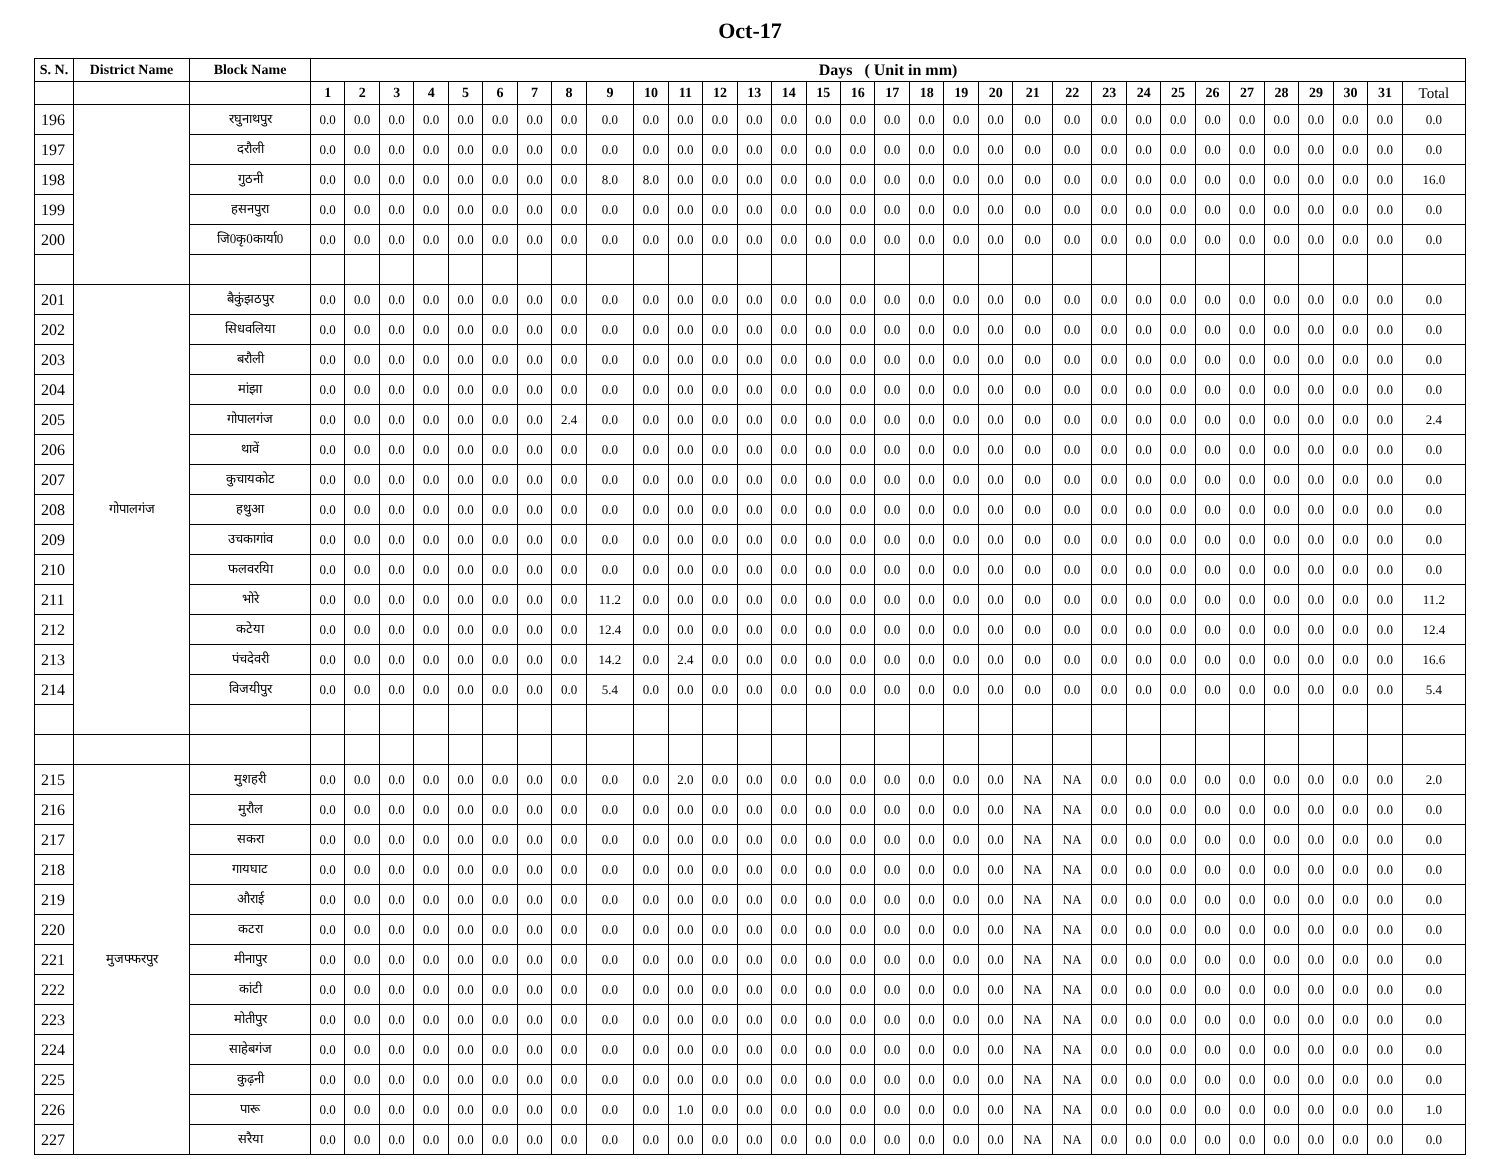Oct-17
| S. N. | District Name | Block Name | Days ( Unit in mm) | | | | | | | | | | | | | | | | | | | | | | | | | | | | | | | |
| --- | --- | --- | --- | --- | --- | --- | --- | --- | --- | --- | --- | --- | --- | --- | --- | --- | --- | --- | --- | --- | --- | --- | --- | --- | --- | --- | --- | --- | --- | --- | --- | --- | --- | --- |
| | | | 1 | 2 | 3 | 4 | 5 | 6 | 7 | 8 | 9 | 10 | 11 | 12 | 13 | 14 | 15 | 16 | 17 | 18 | 19 | 20 | 21 | 22 | 23 | 24 | 25 | 26 | 27 | 28 | 29 | 30 | 31 | Total |
| 196 | | रघुनाथपुर | 0.0 | 0.0 | 0.0 | 0.0 | 0.0 | 0.0 | 0.0 | 0.0 | 0.0 | 0.0 | 0.0 | 0.0 | 0.0 | 0.0 | 0.0 | 0.0 | 0.0 | 0.0 | 0.0 | 0.0 | 0.0 | 0.0 | 0.0 | 0.0 | 0.0 | 0.0 | 0.0 | 0.0 | 0.0 | 0.0 | 0.0 | 0.0 |
| 197 | | दरौली | 0.0 | 0.0 | 0.0 | 0.0 | 0.0 | 0.0 | 0.0 | 0.0 | 0.0 | 0.0 | 0.0 | 0.0 | 0.0 | 0.0 | 0.0 | 0.0 | 0.0 | 0.0 | 0.0 | 0.0 | 0.0 | 0.0 | 0.0 | 0.0 | 0.0 | 0.0 | 0.0 | 0.0 | 0.0 | 0.0 | 0.0 | 0.0 |
| 198 | | गुठनी | 0.0 | 0.0 | 0.0 | 0.0 | 0.0 | 0.0 | 0.0 | 0.0 | 8.0 | 8.0 | 0.0 | 0.0 | 0.0 | 0.0 | 0.0 | 0.0 | 0.0 | 0.0 | 0.0 | 0.0 | 0.0 | 0.0 | 0.0 | 0.0 | 0.0 | 0.0 | 0.0 | 0.0 | 0.0 | 0.0 | 0.0 | 16.0 |
| 199 | | हसनपुरा | 0.0 | 0.0 | 0.0 | 0.0 | 0.0 | 0.0 | 0.0 | 0.0 | 0.0 | 0.0 | 0.0 | 0.0 | 0.0 | 0.0 | 0.0 | 0.0 | 0.0 | 0.0 | 0.0 | 0.0 | 0.0 | 0.0 | 0.0 | 0.0 | 0.0 | 0.0 | 0.0 | 0.0 | 0.0 | 0.0 | 0.0 | 0.0 |
| 200 | | जि0कृ0कार्या0 | 0.0 | 0.0 | 0.0 | 0.0 | 0.0 | 0.0 | 0.0 | 0.0 | 0.0 | 0.0 | 0.0 | 0.0 | 0.0 | 0.0 | 0.0 | 0.0 | 0.0 | 0.0 | 0.0 | 0.0 | 0.0 | 0.0 | 0.0 | 0.0 | 0.0 | 0.0 | 0.0 | 0.0 | 0.0 | 0.0 | 0.0 | 0.0 |
| 201 | गोपालगंज | बैकुंझठपुर | 0.0 | 0.0 | 0.0 | 0.0 | 0.0 | 0.0 | 0.0 | 0.0 | 0.0 | 0.0 | 0.0 | 0.0 | 0.0 | 0.0 | 0.0 | 0.0 | 0.0 | 0.0 | 0.0 | 0.0 | 0.0 | 0.0 | 0.0 | 0.0 | 0.0 | 0.0 | 0.0 | 0.0 | 0.0 | 0.0 | 0.0 | 0.0 |
| 202 | | सिधवलिया | 0.0 | 0.0 | 0.0 | 0.0 | 0.0 | 0.0 | 0.0 | 0.0 | 0.0 | 0.0 | 0.0 | 0.0 | 0.0 | 0.0 | 0.0 | 0.0 | 0.0 | 0.0 | 0.0 | 0.0 | 0.0 | 0.0 | 0.0 | 0.0 | 0.0 | 0.0 | 0.0 | 0.0 | 0.0 | 0.0 | 0.0 | 0.0 |
| 203 | | बरौली | 0.0 | 0.0 | 0.0 | 0.0 | 0.0 | 0.0 | 0.0 | 0.0 | 0.0 | 0.0 | 0.0 | 0.0 | 0.0 | 0.0 | 0.0 | 0.0 | 0.0 | 0.0 | 0.0 | 0.0 | 0.0 | 0.0 | 0.0 | 0.0 | 0.0 | 0.0 | 0.0 | 0.0 | 0.0 | 0.0 | 0.0 | 0.0 |
| 204 | | मांझा | 0.0 | 0.0 | 0.0 | 0.0 | 0.0 | 0.0 | 0.0 | 0.0 | 0.0 | 0.0 | 0.0 | 0.0 | 0.0 | 0.0 | 0.0 | 0.0 | 0.0 | 0.0 | 0.0 | 0.0 | 0.0 | 0.0 | 0.0 | 0.0 | 0.0 | 0.0 | 0.0 | 0.0 | 0.0 | 0.0 | 0.0 | 0.0 |
| 205 | | गोपालगंज | 0.0 | 0.0 | 0.0 | 0.0 | 0.0 | 0.0 | 0.0 | 2.4 | 0.0 | 0.0 | 0.0 | 0.0 | 0.0 | 0.0 | 0.0 | 0.0 | 0.0 | 0.0 | 0.0 | 0.0 | 0.0 | 0.0 | 0.0 | 0.0 | 0.0 | 0.0 | 0.0 | 0.0 | 0.0 | 0.0 | 0.0 | 2.4 |
| 206 | | थावें | 0.0 | 0.0 | 0.0 | 0.0 | 0.0 | 0.0 | 0.0 | 0.0 | 0.0 | 0.0 | 0.0 | 0.0 | 0.0 | 0.0 | 0.0 | 0.0 | 0.0 | 0.0 | 0.0 | 0.0 | 0.0 | 0.0 | 0.0 | 0.0 | 0.0 | 0.0 | 0.0 | 0.0 | 0.0 | 0.0 | 0.0 | 0.0 |
| 207 | | कुचायकोट | 0.0 | 0.0 | 0.0 | 0.0 | 0.0 | 0.0 | 0.0 | 0.0 | 0.0 | 0.0 | 0.0 | 0.0 | 0.0 | 0.0 | 0.0 | 0.0 | 0.0 | 0.0 | 0.0 | 0.0 | 0.0 | 0.0 | 0.0 | 0.0 | 0.0 | 0.0 | 0.0 | 0.0 | 0.0 | 0.0 | 0.0 | 0.0 |
| 208 | | हथुआ | 0.0 | 0.0 | 0.0 | 0.0 | 0.0 | 0.0 | 0.0 | 0.0 | 0.0 | 0.0 | 0.0 | 0.0 | 0.0 | 0.0 | 0.0 | 0.0 | 0.0 | 0.0 | 0.0 | 0.0 | 0.0 | 0.0 | 0.0 | 0.0 | 0.0 | 0.0 | 0.0 | 0.0 | 0.0 | 0.0 | 0.0 | 0.0 |
| 209 | | उचकागांव | 0.0 | 0.0 | 0.0 | 0.0 | 0.0 | 0.0 | 0.0 | 0.0 | 0.0 | 0.0 | 0.0 | 0.0 | 0.0 | 0.0 | 0.0 | 0.0 | 0.0 | 0.0 | 0.0 | 0.0 | 0.0 | 0.0 | 0.0 | 0.0 | 0.0 | 0.0 | 0.0 | 0.0 | 0.0 | 0.0 | 0.0 | 0.0 |
| 210 | | फलवरयिा | 0.0 | 0.0 | 0.0 | 0.0 | 0.0 | 0.0 | 0.0 | 0.0 | 0.0 | 0.0 | 0.0 | 0.0 | 0.0 | 0.0 | 0.0 | 0.0 | 0.0 | 0.0 | 0.0 | 0.0 | 0.0 | 0.0 | 0.0 | 0.0 | 0.0 | 0.0 | 0.0 | 0.0 | 0.0 | 0.0 | 0.0 | 0.0 |
| 211 | | भोरे | 0.0 | 0.0 | 0.0 | 0.0 | 0.0 | 0.0 | 0.0 | 0.0 | 11.2 | 0.0 | 0.0 | 0.0 | 0.0 | 0.0 | 0.0 | 0.0 | 0.0 | 0.0 | 0.0 | 0.0 | 0.0 | 0.0 | 0.0 | 0.0 | 0.0 | 0.0 | 0.0 | 0.0 | 0.0 | 0.0 | 0.0 | 11.2 |
| 212 | | कटेया | 0.0 | 0.0 | 0.0 | 0.0 | 0.0 | 0.0 | 0.0 | 0.0 | 12.4 | 0.0 | 0.0 | 0.0 | 0.0 | 0.0 | 0.0 | 0.0 | 0.0 | 0.0 | 0.0 | 0.0 | 0.0 | 0.0 | 0.0 | 0.0 | 0.0 | 0.0 | 0.0 | 0.0 | 0.0 | 0.0 | 0.0 | 12.4 |
| 213 | | पंचदेवरी | 0.0 | 0.0 | 0.0 | 0.0 | 0.0 | 0.0 | 0.0 | 0.0 | 14.2 | 0.0 | 2.4 | 0.0 | 0.0 | 0.0 | 0.0 | 0.0 | 0.0 | 0.0 | 0.0 | 0.0 | 0.0 | 0.0 | 0.0 | 0.0 | 0.0 | 0.0 | 0.0 | 0.0 | 0.0 | 0.0 | 0.0 | 16.6 |
| 214 | | विजयीपुर | 0.0 | 0.0 | 0.0 | 0.0 | 0.0 | 0.0 | 0.0 | 0.0 | 5.4 | 0.0 | 0.0 | 0.0 | 0.0 | 0.0 | 0.0 | 0.0 | 0.0 | 0.0 | 0.0 | 0.0 | 0.0 | 0.0 | 0.0 | 0.0 | 0.0 | 0.0 | 0.0 | 0.0 | 0.0 | 0.0 | 0.0 | 5.4 |
| 215 | मुजफ्फरपुर | मुशहरी | 0.0 | 0.0 | 0.0 | 0.0 | 0.0 | 0.0 | 0.0 | 0.0 | 0.0 | 0.0 | 2.0 | 0.0 | 0.0 | 0.0 | 0.0 | 0.0 | 0.0 | 0.0 | 0.0 | 0.0 | NA | NA | 0.0 | 0.0 | 0.0 | 0.0 | 0.0 | 0.0 | 0.0 | 0.0 | 0.0 | 2.0 |
| 216 | | मुरौल | 0.0 | 0.0 | 0.0 | 0.0 | 0.0 | 0.0 | 0.0 | 0.0 | 0.0 | 0.0 | 0.0 | 0.0 | 0.0 | 0.0 | 0.0 | 0.0 | 0.0 | 0.0 | 0.0 | 0.0 | NA | NA | 0.0 | 0.0 | 0.0 | 0.0 | 0.0 | 0.0 | 0.0 | 0.0 | 0.0 | 0.0 |
| 217 | | सकरा | 0.0 | 0.0 | 0.0 | 0.0 | 0.0 | 0.0 | 0.0 | 0.0 | 0.0 | 0.0 | 0.0 | 0.0 | 0.0 | 0.0 | 0.0 | 0.0 | 0.0 | 0.0 | 0.0 | 0.0 | NA | NA | 0.0 | 0.0 | 0.0 | 0.0 | 0.0 | 0.0 | 0.0 | 0.0 | 0.0 | 0.0 |
| 218 | | गायघाट | 0.0 | 0.0 | 0.0 | 0.0 | 0.0 | 0.0 | 0.0 | 0.0 | 0.0 | 0.0 | 0.0 | 0.0 | 0.0 | 0.0 | 0.0 | 0.0 | 0.0 | 0.0 | 0.0 | 0.0 | NA | NA | 0.0 | 0.0 | 0.0 | 0.0 | 0.0 | 0.0 | 0.0 | 0.0 | 0.0 | 0.0 |
| 219 | | औराई | 0.0 | 0.0 | 0.0 | 0.0 | 0.0 | 0.0 | 0.0 | 0.0 | 0.0 | 0.0 | 0.0 | 0.0 | 0.0 | 0.0 | 0.0 | 0.0 | 0.0 | 0.0 | 0.0 | 0.0 | NA | NA | 0.0 | 0.0 | 0.0 | 0.0 | 0.0 | 0.0 | 0.0 | 0.0 | 0.0 | 0.0 |
| 220 | | कटरा | 0.0 | 0.0 | 0.0 | 0.0 | 0.0 | 0.0 | 0.0 | 0.0 | 0.0 | 0.0 | 0.0 | 0.0 | 0.0 | 0.0 | 0.0 | 0.0 | 0.0 | 0.0 | 0.0 | 0.0 | NA | NA | 0.0 | 0.0 | 0.0 | 0.0 | 0.0 | 0.0 | 0.0 | 0.0 | 0.0 | 0.0 |
| 221 | | मीनापुर | 0.0 | 0.0 | 0.0 | 0.0 | 0.0 | 0.0 | 0.0 | 0.0 | 0.0 | 0.0 | 0.0 | 0.0 | 0.0 | 0.0 | 0.0 | 0.0 | 0.0 | 0.0 | 0.0 | 0.0 | NA | NA | 0.0 | 0.0 | 0.0 | 0.0 | 0.0 | 0.0 | 0.0 | 0.0 | 0.0 | 0.0 |
| 222 | | कांटी | 0.0 | 0.0 | 0.0 | 0.0 | 0.0 | 0.0 | 0.0 | 0.0 | 0.0 | 0.0 | 0.0 | 0.0 | 0.0 | 0.0 | 0.0 | 0.0 | 0.0 | 0.0 | 0.0 | 0.0 | NA | NA | 0.0 | 0.0 | 0.0 | 0.0 | 0.0 | 0.0 | 0.0 | 0.0 | 0.0 | 0.0 |
| 223 | | मोतीपुर | 0.0 | 0.0 | 0.0 | 0.0 | 0.0 | 0.0 | 0.0 | 0.0 | 0.0 | 0.0 | 0.0 | 0.0 | 0.0 | 0.0 | 0.0 | 0.0 | 0.0 | 0.0 | 0.0 | 0.0 | NA | NA | 0.0 | 0.0 | 0.0 | 0.0 | 0.0 | 0.0 | 0.0 | 0.0 | 0.0 | 0.0 |
| 224 | | साहेबगंज | 0.0 | 0.0 | 0.0 | 0.0 | 0.0 | 0.0 | 0.0 | 0.0 | 0.0 | 0.0 | 0.0 | 0.0 | 0.0 | 0.0 | 0.0 | 0.0 | 0.0 | 0.0 | 0.0 | 0.0 | NA | NA | 0.0 | 0.0 | 0.0 | 0.0 | 0.0 | 0.0 | 0.0 | 0.0 | 0.0 | 0.0 |
| 225 | | कुढ़नी | 0.0 | 0.0 | 0.0 | 0.0 | 0.0 | 0.0 | 0.0 | 0.0 | 0.0 | 0.0 | 0.0 | 0.0 | 0.0 | 0.0 | 0.0 | 0.0 | 0.0 | 0.0 | 0.0 | 0.0 | NA | NA | 0.0 | 0.0 | 0.0 | 0.0 | 0.0 | 0.0 | 0.0 | 0.0 | 0.0 | 0.0 |
| 226 | | पारू | 0.0 | 0.0 | 0.0 | 0.0 | 0.0 | 0.0 | 0.0 | 0.0 | 0.0 | 0.0 | 1.0 | 0.0 | 0.0 | 0.0 | 0.0 | 0.0 | 0.0 | 0.0 | 0.0 | 0.0 | NA | NA | 0.0 | 0.0 | 0.0 | 0.0 | 0.0 | 0.0 | 0.0 | 0.0 | 0.0 | 1.0 |
| 227 | | सरैया | 0.0 | 0.0 | 0.0 | 0.0 | 0.0 | 0.0 | 0.0 | 0.0 | 0.0 | 0.0 | 0.0 | 0.0 | 0.0 | 0.0 | 0.0 | 0.0 | 0.0 | 0.0 | 0.0 | 0.0 | NA | NA | 0.0 | 0.0 | 0.0 | 0.0 | 0.0 | 0.0 | 0.0 | 0.0 | 0.0 | 0.0 |